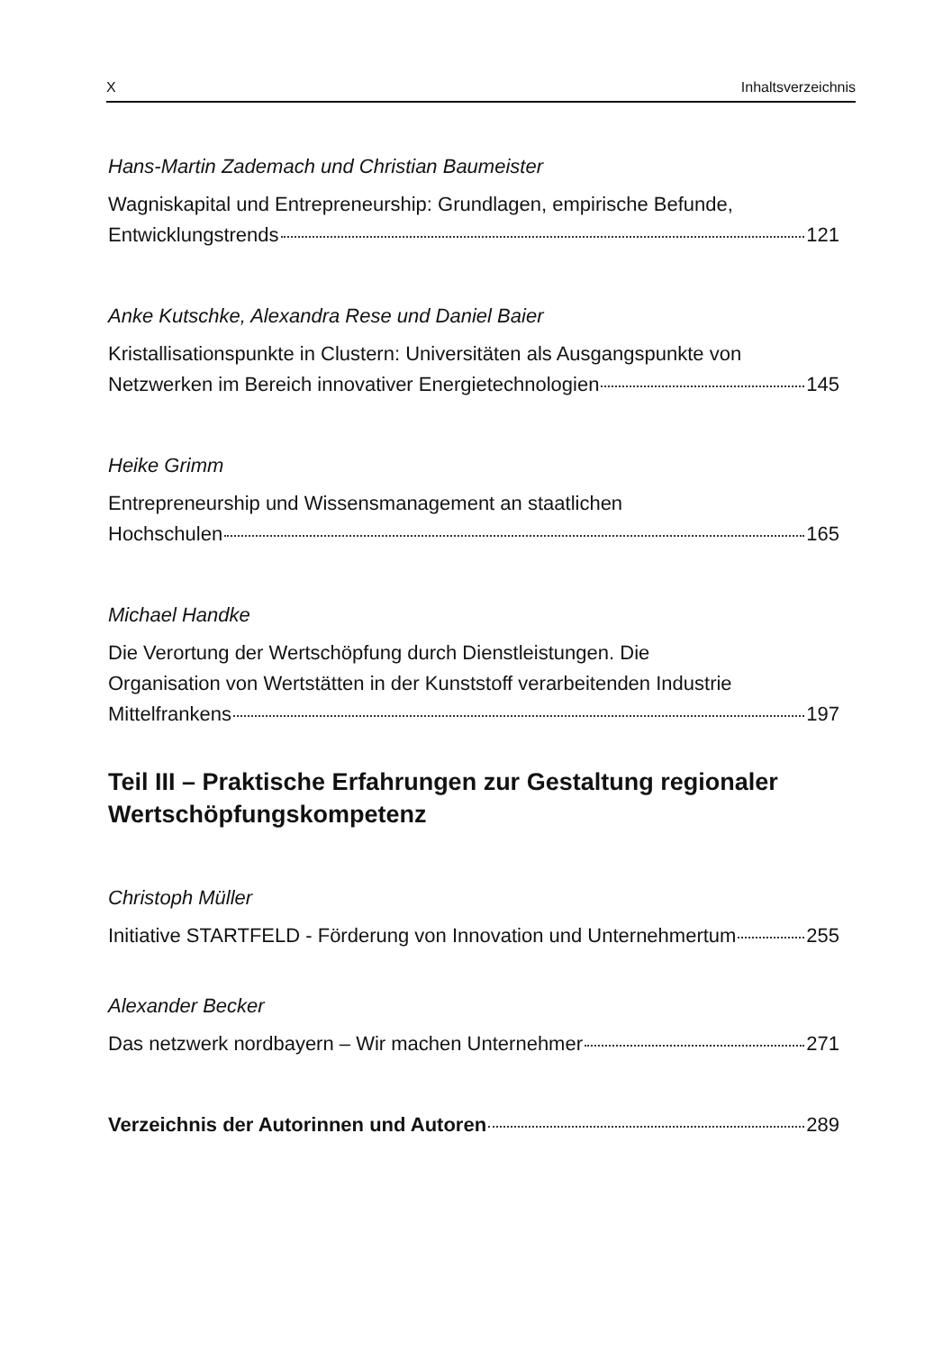X Inhaltsverzeichnis
Hans-Martin Zademach und Christian Baumeister
Wagniskapital und Entrepreneurship: Grundlagen, empirische Befunde,
Entwicklungstrends 121
Anke Kutschke, Alexandra Rese und Daniel Baier
Kristallisationspunkte in Clustern: Universitäten als Ausgangspunkte von
Netzwerken im Bereich innovativer Energietechnologien 145
Heike Grimm
Entrepreneurship und Wissensmanagement an staatlichen
Hochschulen 165
Michael Handke
Die Verortung der Wertschöpfung durch Dienstleistungen. Die
Organisation von Wertstätten in der Kunststoff verarbeitenden Industrie
Mittelfrankens 197
Teil III – Praktische Erfahrungen zur Gestaltung regionaler Wertschöpfungskompetenz
Christoph Müller
Initiative STARTFELD - Förderung von Innovation und Unternehmertum 255
Alexander Becker
Das netzwerk nordbayern – Wir machen Unternehmer 271
Verzeichnis der Autorinnen und Autoren 289